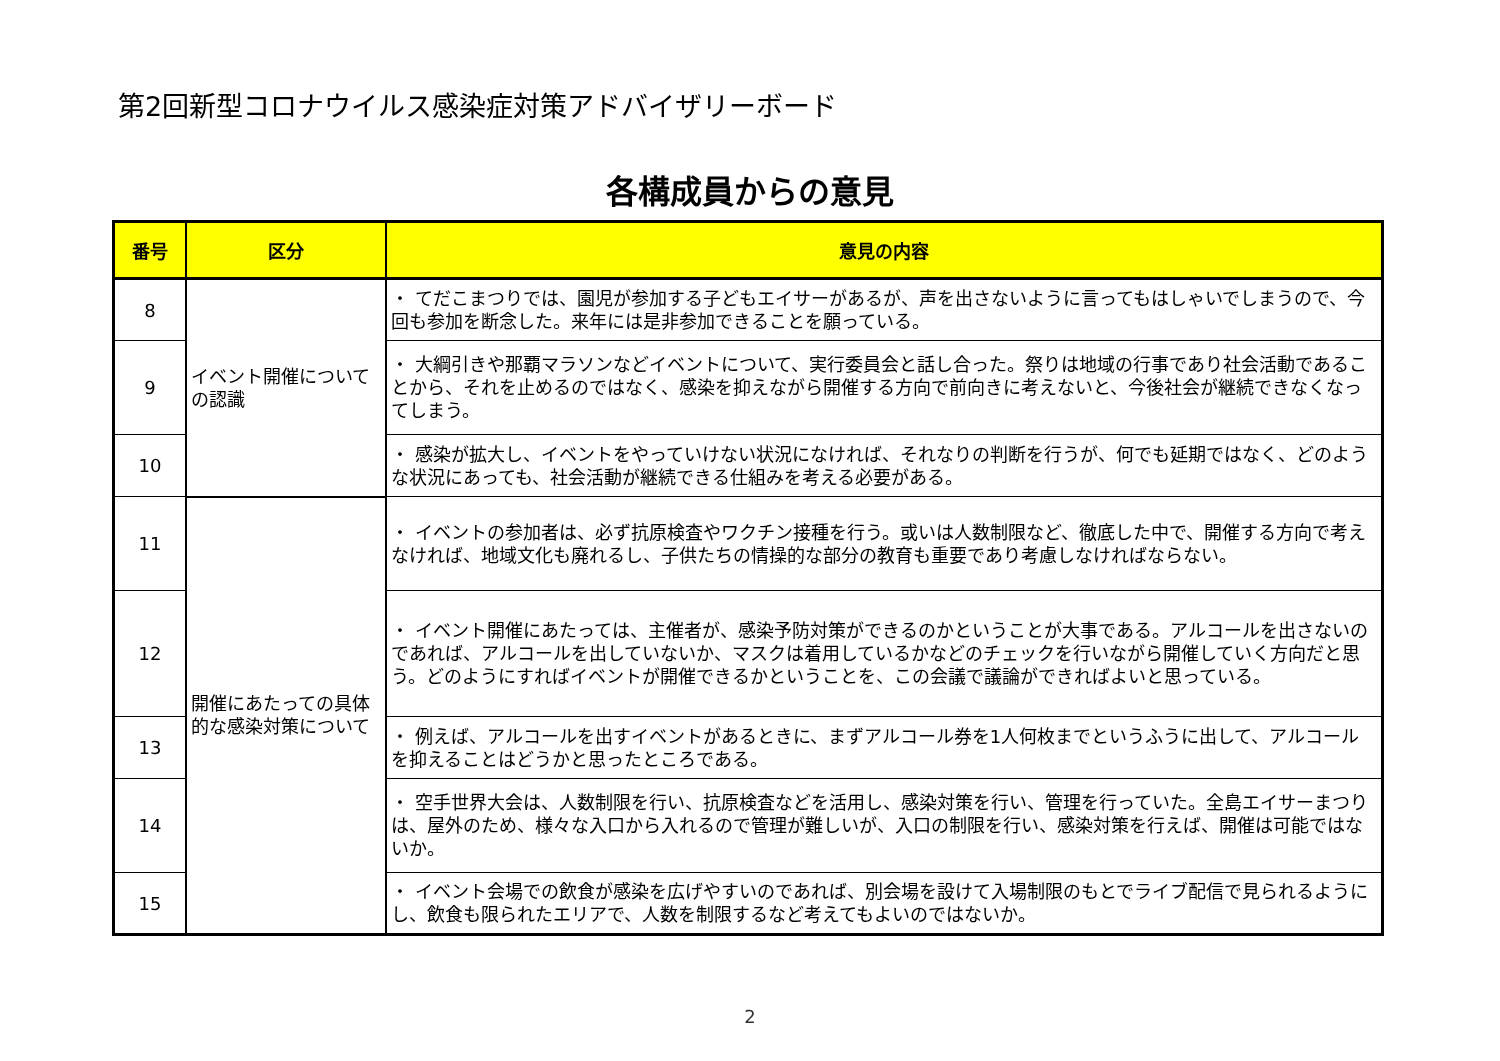第2回新型コロナウイルス感染症対策アドバイザリーボード
各構成員からの意見
| 番号 | 区分 | 意見の内容 |
| --- | --- | --- |
| 8 | イベント開催について の認識 | ・ てだこまつりでは、園児が参加する子どもエイサーがあるが、声を出さないように言ってもはしゃいでしまうので、今回も参加を断念した。来年には是非参加できることを願っている。 |
| 9 | | ・ 大綱引きや那覇マラソンなどイベントについて、実行委員会と話し合った。祭りは地域の行事であり社会活動であることから、それを止めるのではなく、感染を抑えながら開催する方向で前向きに考えないと、今後社会が継続できなくなってしまう。 |
| 10 | | ・ 感染が拡大し、イベントをやっていけない状況になければ、それなりの判断を行うが、何でも延期ではなく、どのような状況にあっても、社会活動が継続できる仕組みを考える必要がある。 |
| 11 | 開催にあたっての具体的な感染対策について | ・ イベントの参加者は、必ず抗原検査やワクチン接種を行う。或いは人数制限など、徹底した中で、開催する方向で考えなければ、地域文化も廃れるし、子供たちの情操的な部分の教育も重要であり考慮しなければならない。 |
| 12 | | ・ イベント開催にあたっては、主催者が、感染予防対策ができるのかということが大事である。アルコールを出さないのであれば、アルコールを出していないか、マスクは着用しているかなどのチェックを行いながら開催していく方向だと思う。どのようにすればイベントが開催できるかということを、この会議で議論ができればよいと思っている。 |
| 13 | | ・ 例えば、アルコールを出すイベントがあるときに、まずアルコール券を1人何枚までというふうに出して、アルコールを抑えることはどうかと思ったところである。 |
| 14 | | ・ 空手世界大会は、人数制限を行い、抗原検査などを活用し、感染対策を行い、管理を行っていた。全島エイサーまつりは、屋外のため、様々な入口から入れるので管理が難しいが、入口の制限を行い、感染対策を行えば、開催は可能ではないか。 |
| 15 | | ・ イベント会場での飲食が感染を広げやすいのであれば、別会場を設けて入場制限のもとでライブ配信で見られるようにし、飲食も限られたエリアで、人数を制限するなど考えてもよいのではないか。 |
2